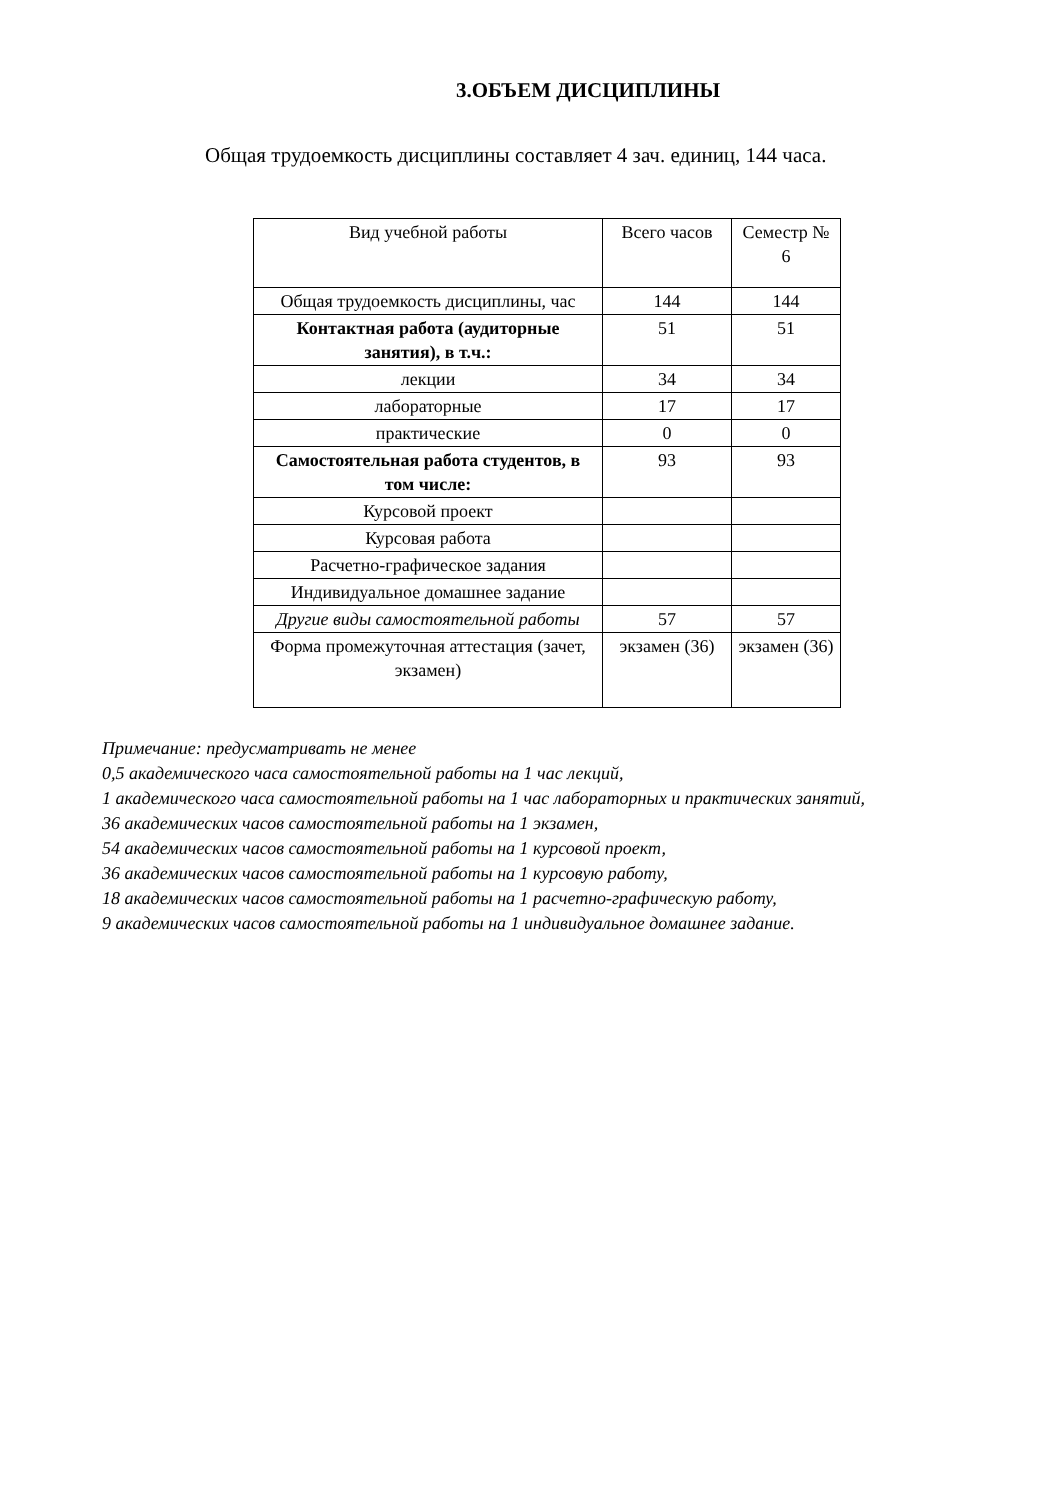3.ОБЪЕМ ДИСЦИПЛИНЫ
Общая трудоемкость дисциплины составляет 4 зач. единиц, 144 часа.
| Вид учебной работы | Всего часов | Семестр № 6 |
| --- | --- | --- |
| Общая трудоемкость дисциплины, час | 144 | 144 |
| Контактная работа (аудиторные занятия), в т.ч.: | 51 | 51 |
| лекции | 34 | 34 |
| лабораторные | 17 | 17 |
| практические | 0 | 0 |
| Самостоятельная работа студентов, в том числе: | 93 | 93 |
| Курсовой проект | | |
| Курсовая работа | | |
| Расчетно-графическое задания | | |
| Индивидуальное домашнее задание | | |
| Другие виды самостоятельной работы | 57 | 57 |
| Форма промежуточная аттестация (зачет, экзамен) | экзамен (36) | экзамен (36) |
Примечание: предусматривать не менее
0,5 академического часа самостоятельной работы на 1 час лекций,
1 академического часа самостоятельной работы на 1 час лабораторных и практических занятий,
36 академических часов самостоятельной работы на 1 экзамен,
54 академических часов самостоятельной работы на 1 курсовой проект,
36 академических часов самостоятельной работы на 1 курсовую работу,
18 академических часов самостоятельной работы на 1 расчетно-графическую работу,
9 академических часов самостоятельной работы на 1 индивидуальное домашнее задание.